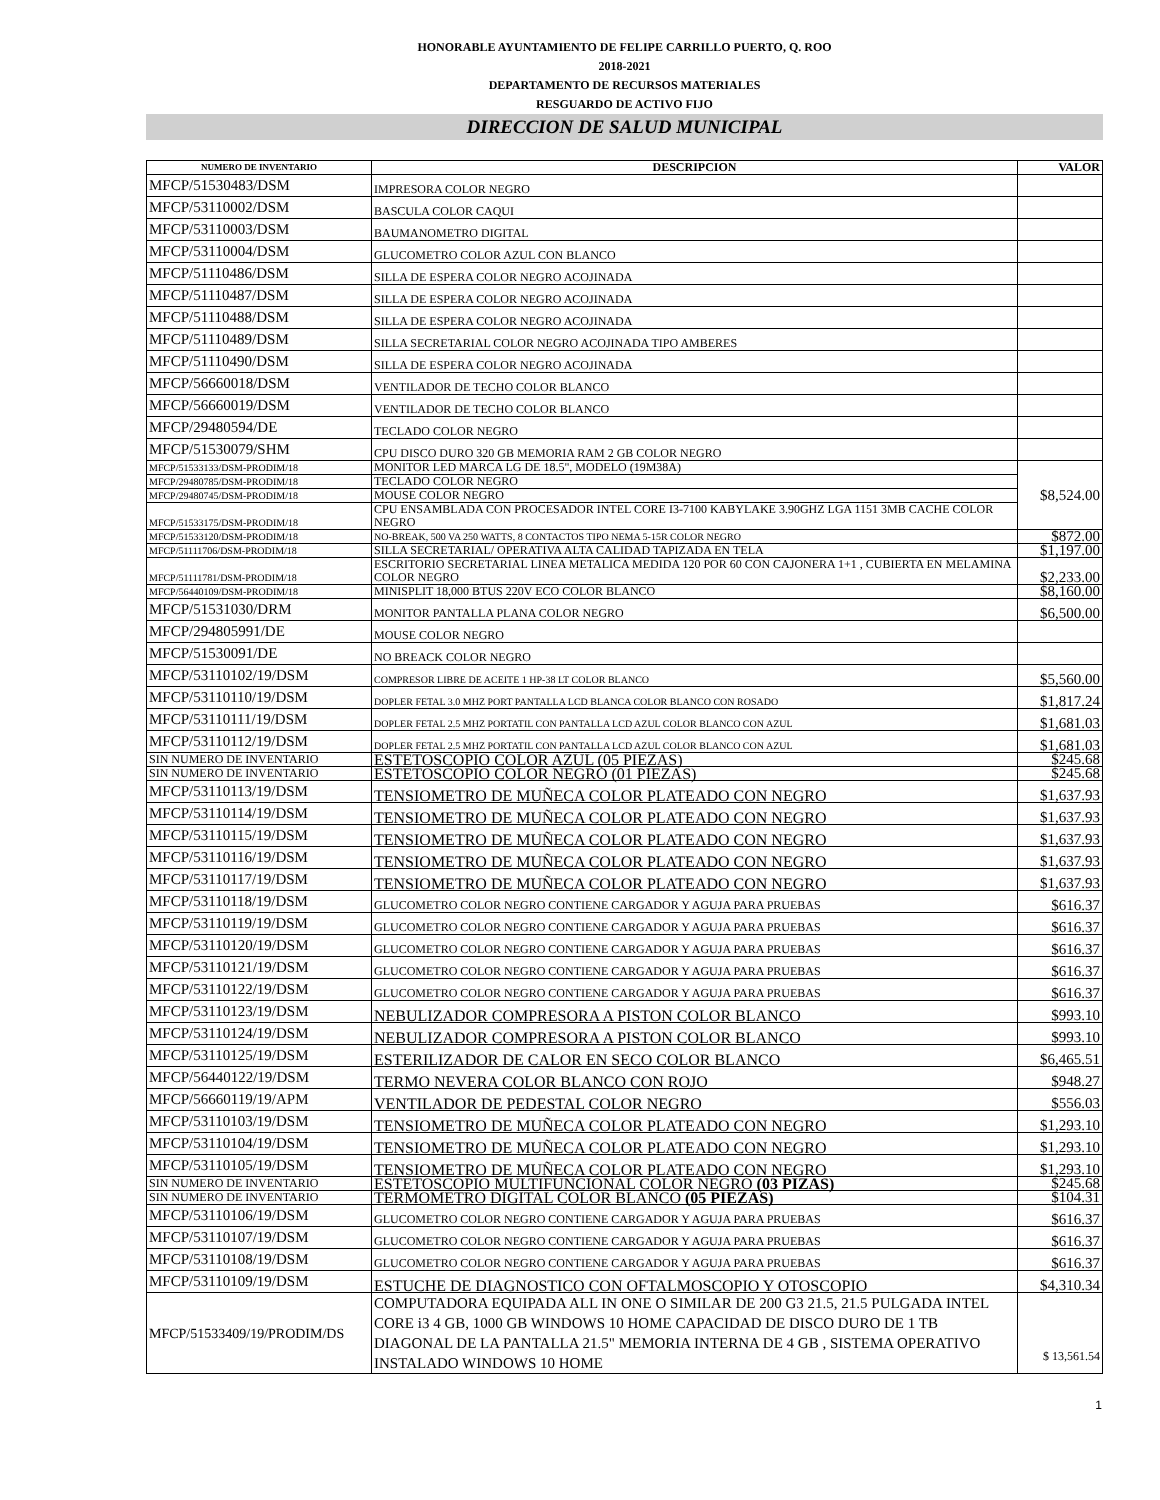HONORABLE AYUNTAMIENTO DE FELIPE CARRILLO PUERTO, Q. ROO
2018-2021
DEPARTAMENTO DE RECURSOS MATERIALES
RESGUARDO DE ACTIVO FIJO
DIRECCION DE SALUD MUNICIPAL
| NUMERO DE INVENTARIO | DESCRIPCION | VALOR |
| --- | --- | --- |
| MFCP/51530483/DSM | IMPRESORA COLOR NEGRO | |
| MFCP/53110002/DSM | BASCULA COLOR CAQUI | |
| MFCP/53110003/DSM | BAUMANOMETRO DIGITAL | |
| MFCP/53110004/DSM | GLUCOMETRO COLOR AZUL CON BLANCO | |
| MFCP/51110486/DSM | SILLA DE ESPERA COLOR NEGRO ACOJINADA | |
| MFCP/51110487/DSM | SILLA DE ESPERA COLOR NEGRO ACOJINADA | |
| MFCP/51110488/DSM | SILLA DE ESPERA COLOR NEGRO ACOJINADA | |
| MFCP/51110489/DSM | SILLA SECRETARIAL COLOR NEGRO ACOJINADA TIPO AMBERES | |
| MFCP/51110490/DSM | SILLA DE ESPERA COLOR NEGRO ACOJINADA | |
| MFCP/56660018/DSM | VENTILADOR DE TECHO COLOR BLANCO | |
| MFCP/56660019/DSM | VENTILADOR DE TECHO COLOR BLANCO | |
| MFCP/29480594/DE | TECLADO COLOR NEGRO | |
| MFCP/51530079/SHM | CPU DISCO DURO 320 GB MEMORIA RAM 2 GB COLOR NEGRO | |
| MFCP/51533133/DSM-PRODIM/18 | MONITOR LED MARCA LG DE 18.5", MODELO (19M38A) | $8,524.00 |
| MFCP/29480785/DSM-PRODIM/18 | TECLADO COLOR NEGRO | |
| MFCP/29480745/DSM-PRODIM/18 | MOUSE COLOR NEGRO | |
| MFCP/51533175/DSM-PRODIM/18 | CPU ENSAMBLADA CON PROCESADOR INTEL CORE I3-7100 KABYLAKE 3.90GHZ LGA 1151 3MB CACHE COLOR NEGRO | |
| MFCP/51533120/DSM-PRODIM/18 | NO-BREAK, 500 VA 250 WATTS, 8 CONTACTOS TIPO NEMA 5-15R COLOR NEGRO | $872.00 |
| MFCP/51111706/DSM-PRODIM/18 | SILLA SECRETARIAL/ OPERATIVA ALTA CALIDAD TAPIZADA EN TELA | $1,197.00 |
| MFCP/51111781/DSM-PRODIM/18 | ESCRITORIO SECRETARIAL LINEA METALICA MEDIDA 120 POR 60 CON CAJONERA 1+1 , CUBIERTA EN MELAMINA COLOR NEGRO | $2,233.00 |
| MFCP/56440109/DSM-PRODIM/18 | MINISPLIT 18,000 BTUS 220V ECO COLOR BLANCO | $8,160.00 |
| MFCP/51531030/DRM | MONITOR PANTALLA PLANA COLOR NEGRO | $6,500.00 |
| MFCP/294805991/DE | MOUSE COLOR NEGRO | |
| MFCP/51530091/DE | NO BREACK COLOR NEGRO | |
| MFCP/53110102/19/DSM | COMPRESOR LIBRE DE ACEITE 1 HP-38 LT COLOR BLANCO | $5,560.00 |
| MFCP/53110110/19/DSM | DOPLER FETAL 3.0 MHZ PORT PANTALLA LCD BLANCA COLOR BLANCO CON ROSADO | $1,817.24 |
| MFCP/53110111/19/DSM | DOPLER FETAL 2.5 MHZ PORTATIL CON PANTALLA LCD AZUL COLOR BLANCO CON AZUL | $1,681.03 |
| MFCP/53110112/19/DSM | DOPLER FETAL 2.5 MHZ PORTATIL CON PANTALLA LCD AZUL COLOR BLANCO CON AZUL | $1,681.03 |
| SIN NUMERO DE INVENTARIO | ESTETOSCOPIO COLOR AZUL (05 PIEZAS) | $245.68 |
| SIN NUMERO DE INVENTARIO | ESTETOSCOPIO COLOR NEGRO (01 PIEZAS) | $245.68 |
| MFCP/53110113/19/DSM | TENSIOMETRO DE MUÑECA COLOR PLATEADO CON NEGRO | $1,637.93 |
| MFCP/53110114/19/DSM | TENSIOMETRO DE MUÑECA COLOR PLATEADO CON NEGRO | $1,637.93 |
| MFCP/53110115/19/DSM | TENSIOMETRO DE MUÑECA COLOR PLATEADO CON NEGRO | $1,637.93 |
| MFCP/53110116/19/DSM | TENSIOMETRO DE MUÑECA COLOR PLATEADO CON NEGRO | $1,637.93 |
| MFCP/53110117/19/DSM | TENSIOMETRO DE MUÑECA COLOR PLATEADO CON NEGRO | $1,637.93 |
| MFCP/53110118/19/DSM | GLUCOMETRO COLOR NEGRO CONTIENE CARGADOR Y AGUJA PARA PRUEBAS | $616.37 |
| MFCP/53110119/19/DSM | GLUCOMETRO COLOR NEGRO CONTIENE CARGADOR Y AGUJA PARA PRUEBAS | $616.37 |
| MFCP/53110120/19/DSM | GLUCOMETRO COLOR NEGRO CONTIENE CARGADOR Y AGUJA PARA PRUEBAS | $616.37 |
| MFCP/53110121/19/DSM | GLUCOMETRO COLOR NEGRO CONTIENE CARGADOR Y AGUJA PARA PRUEBAS | $616.37 |
| MFCP/53110122/19/DSM | GLUCOMETRO COLOR NEGRO CONTIENE CARGADOR Y AGUJA PARA PRUEBAS | $616.37 |
| MFCP/53110123/19/DSM | NEBULIZADOR COMPRESORA A PISTON COLOR BLANCO | $993.10 |
| MFCP/53110124/19/DSM | NEBULIZADOR COMPRESORA A PISTON COLOR BLANCO | $993.10 |
| MFCP/53110125/19/DSM | ESTERILIZADOR DE CALOR EN SECO COLOR BLANCO | $6,465.51 |
| MFCP/56440122/19/DSM | TERMO NEVERA COLOR BLANCO CON ROJO | $948.27 |
| MFCP/56660119/19/APM | VENTILADOR DE PEDESTAL COLOR NEGRO | $556.03 |
| MFCP/53110103/19/DSM | TENSIOMETRO DE MUÑECA COLOR PLATEADO CON NEGRO | $1,293.10 |
| MFCP/53110104/19/DSM | TENSIOMETRO DE MUÑECA COLOR PLATEADO CON NEGRO | $1,293.10 |
| MFCP/53110105/19/DSM | TENSIOMETRO DE MUÑECA COLOR PLATEADO CON NEGRO | $1,293.10 |
| SIN NUMERO DE INVENTARIO | ESTETOSCOPIO MULTIFUNCIONAL COLOR NEGRO (03 PIZAS) | $245.68 |
| SIN NUMERO DE INVENTARIO | TERMOMETRO DIGITAL COLOR BLANCO (05 PIEZAS) | $104.31 |
| MFCP/53110106/19/DSM | GLUCOMETRO COLOR NEGRO CONTIENE CARGADOR Y AGUJA PARA PRUEBAS | $616.37 |
| MFCP/53110107/19/DSM | GLUCOMETRO COLOR NEGRO CONTIENE CARGADOR Y AGUJA PARA PRUEBAS | $616.37 |
| MFCP/53110108/19/DSM | GLUCOMETRO COLOR NEGRO CONTIENE CARGADOR Y AGUJA PARA PRUEBAS | $616.37 |
| MFCP/53110109/19/DSM | ESTUCHE DE DIAGNOSTICO CON OFTALMOSCOPIO Y OTOSCOPIO | $4,310.34 |
| MFCP/51533409/19/PRODIM/DS | COMPUTADORA EQUIPADA ALL IN ONE O SIMILAR DE 200 G3 21.5, 21.5 PULGADA INTEL CORE i3 4 GB, 1000 GB WINDOWS 10 HOME CAPACIDAD DE DISCO DURO DE 1 TB DIAGONAL DE LA PANTALLA 21.5" MEMORIA INTERNA DE 4 GB , SISTEMA OPERATIVO INSTALADO WINDOWS 10 HOME | $ 13,561.54 |
1